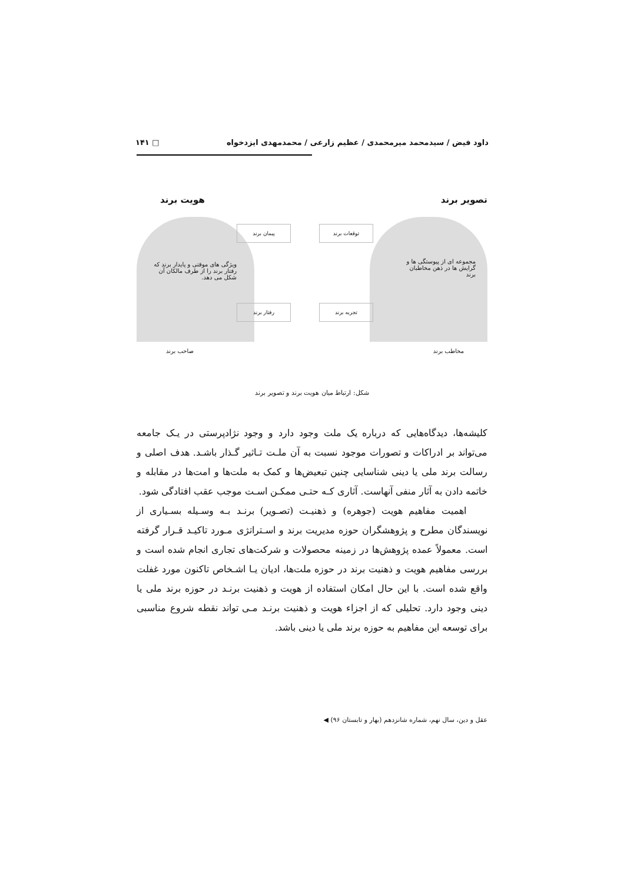داود فیض / سیدمحمد میرمحمدی / عظیم زارعی / محمدمهدی ایزدخواه □ ۱۴۱
تصویر برند هویت برند
مجموعه ای از پیوستگی ها و گرایش ها در ذهن مخاطبان برند
ویژگی های موقتی و پایدار برند که رفتار برند را از طرف مالکان آن شکل می دهد.
پیمان برند توقعات برند
رفتار برند تجربه برند
مخاطب برند صاحب برند
شکل: ارتباط میان هویت برند و تصویر برند
کلیشه‌ها، دیدگاه‌هایی که درباره یک ملت وجود دارد و وجود نژادپرستی در یـک جامعه می‌تواند بر ادراکات و تصورات موجود نسبت به آن ملـت تـاثیر گـذار باشـد. هدف اصلی و رسالت برند ملی یا دینی شناسایی چنین تبعیض‌ها و کمک به ملت‌ها و امت‌ها در مقابله و خاتمه دادن به آثار منفی آنهاست. آثاری کـه حتـی ممکـن اسـت موجب عقب افتادگی شود.
اهمیت مفاهیم هویت (جوهره) و ذهنیـت (تصـویر) برنـد بـه وسـیله بسـیاری از نویسندگان مطرح و پژوهشگران حوزه مدیریت برند و اسـتراتژی مـورد تاکیـد قـرار گرفته است. معمولاً عمده پژوهش‌ها در زمینه محصولات و شرکت‌های تجاری انجام شده است و بررسی مفاهیم هویت و ذهنیت برند در حوزه ملت‌ها، ادیان یـا اشـخاص تاکنون مورد غفلت واقع شده است. با این حال امکان استفاده از هویت و ذهنیت برنـد در حوزه برند ملی یا دینی وجود دارد. تحلیلی که از اجزاء هویت و ذهنیت برنـد مـی تواند نقطه شروع مناسبی برای توسعه این مفاهیم به حوزه برند ملی یا دینی باشد.
عقل و دین، سال نهم، شماره شانزدهم (بهار و تابستان ۹۶) ◀